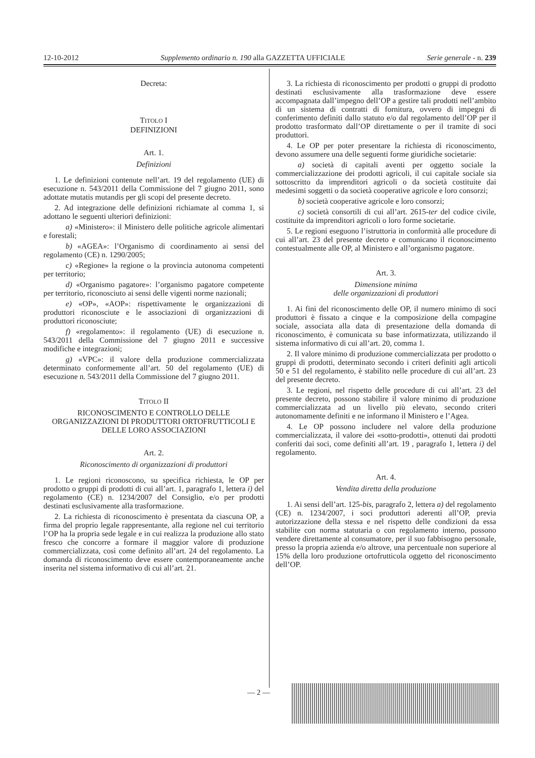12-10-2012 Supplemento ordinario n. 190 alla GAZZETTA UFFICIALE Serie generale - n. 239
Decreta:
TITOLO I
DEFINIZIONI
Art. 1.
Definizioni
1. Le definizioni contenute nell’art. 19 del regolamento (UE) di esecuzione n. 543/2011 della Commissione del 7 giugno 2011, sono adottate mutatis mutandis per gli scopi del presente decreto.
2. Ad integrazione delle definizioni richiamate al comma 1, si adottano le seguenti ulteriori definizioni:
a) «Ministero»: il Ministero delle politiche agricole alimentari e forestali;
b) «AGEA»: l’Organismo di coordinamento ai sensi del regolamento (CE) n. 1290/2005;
c) «Regione» la regione o la provincia autonoma competenti per territorio;
d) «Organismo pagatore»: l’organismo pagatore competente per territorio, riconosciuto ai sensi delle vigenti norme nazionali;
e) «OP», «AOP»: rispettivamente le organizzazioni di produttori riconosciute e le associazioni di organizzazioni di produttori riconosciute;
f) «regolamento»: il regolamento (UE) di esecuzione n. 543/2011 della Commissione del 7 giugno 2011 e successive modifiche e integrazioni;
g) «VPC»: il valore della produzione commercializzata determinato conformemente all’art. 50 del regolamento (UE) di esecuzione n. 543/2011 della Commissione del 7 giugno 2011.
TITOLO II
RICONOSCIMENTO E CONTROLLO DELLE ORGANIZZAZIONI DI PRODUTTORI ORTOFRUTTICOLI E DELLE LORO ASSOCIAZIONI
Art. 2.
Riconoscimento di organizzazioni di produttori
1. Le regioni riconoscono, su specifica richiesta, le OP per prodotto o gruppi di prodotti di cui all’art. 1, paragrafo 1, lettera i) del regolamento (CE) n. 1234/2007 del Consiglio, e/o per prodotti destinati esclusivamente alla trasformazione.
2. La richiesta di riconoscimento è presentata da ciascuna OP, a firma del proprio legale rappresentante, alla regione nel cui territorio l’OP ha la propria sede legale e in cui realizza la produzione allo stato fresco che concorre a formare il maggior valore di produzione commercializzata, così come definito all’art. 24 del regolamento. La domanda di riconoscimento deve essere contemporaneamente anche inserita nel sistema informativo di cui all’art. 21.
3. La richiesta di riconoscimento per prodotti o gruppi di prodotto destinati esclusivamente alla trasformazione deve essere accompagnata dall’impegno dell’OP a gestire tali prodotti nell’ambito di un sistema di contratti di fornitura, ovvero di impegni di conferimento definiti dallo statuto e/o dal regolamento dell’OP per il prodotto trasformato dall’OP direttamente o per il tramite di soci produttori.
4. Le OP per poter presentare la richiesta di riconoscimento, devono assumere una delle seguenti forme giuridiche societarie:
a) società di capitali aventi per oggetto sociale la commercializzazione dei prodotti agricoli, il cui capitale sociale sia sottoscritto da imprenditori agricoli o da società costituite dai medesimi soggetti o da società cooperative agricole e loro consorzi;
b) società cooperative agricole e loro consorzi;
c) società consortili di cui all’art. 2615-ter del codice civile, costituite da imprenditori agricoli o loro forme societarie.
5. Le regioni eseguono l’istruttoria in conformità alle procedure di cui all’art. 23 del presente decreto e comunicano il riconoscimento contestualmente alle OP, al Ministero e all’organismo pagatore.
Art. 3.
Dimensione minima
delle organizzazioni di produttori
1. Ai fini del riconoscimento delle OP, il numero minimo di soci produttori è fissato a cinque e la composizione della compagine sociale, associata alla data di presentazione della domanda di riconoscimento, è comunicata su base informatizzata, utilizzando il sistema informativo di cui all’art. 20, comma 1.
2. Il valore minimo di produzione commercializzata per prodotto o gruppi di prodotti, determinato secondo i criteri definiti agli articoli 50 e 51 del regolamento, è stabilito nelle procedure di cui all’art. 23 del presente decreto.
3. Le regioni, nel rispetto delle procedure di cui all’art. 23 del presente decreto, possono stabilire il valore minimo di produzione commercializzata ad un livello più elevato, secondo criteri autonomamente definiti e ne informano il Ministero e l’Agea.
4. Le OP possono includere nel valore della produzione commercializzata, il valore dei «sotto-prodotti», ottenuti dai prodotti conferiti dai soci, come definiti all’art. 19 , paragrafo 1, lettera i) del regolamento.
Art. 4.
Vendita diretta della produzione
1. Ai sensi dell’art. 125-bis, paragrafo 2, lettera a) del regolamento (CE) n. 1234/2007, i soci produttori aderenti all’OP, previa autorizzazione della stessa e nel rispetto delle condizioni da essa stabilite con norma statutaria o con regolamento interno, possono vendere direttamente al consumatore, per il suo fabbisogno personale, presso la propria azienda e/o altrove, una percentuale non superiore al 15% della loro produzione ortofrutticola oggetto del riconoscimento dell’OP.
— 2 —